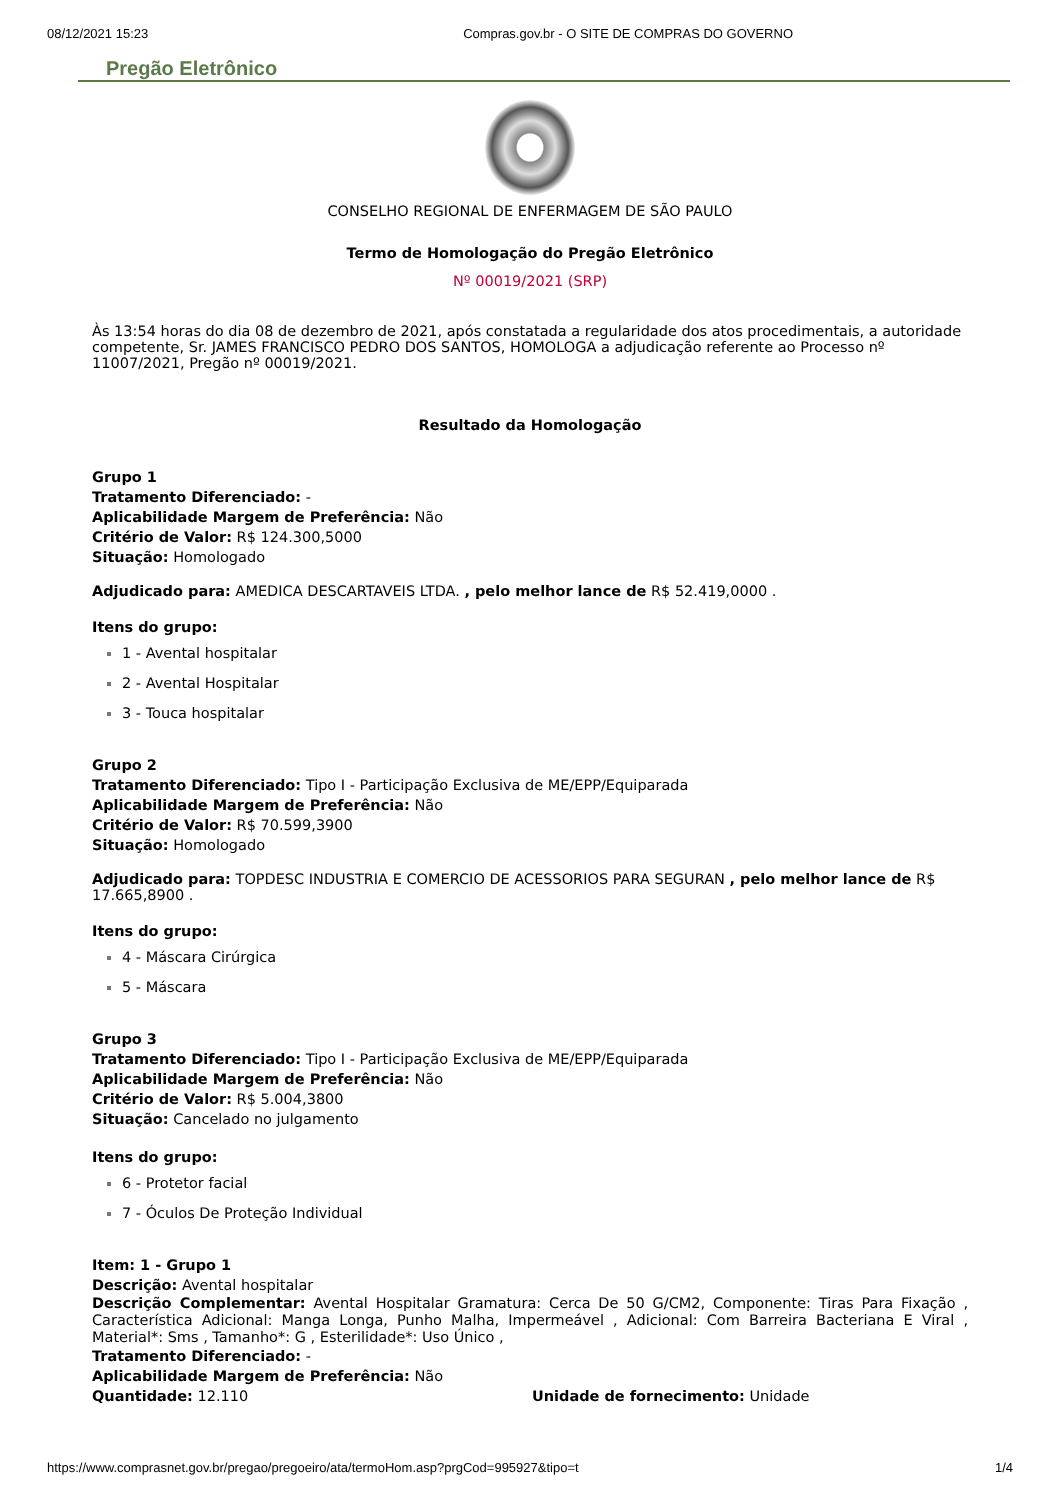08/12/2021 15:23 Compras.gov.br - O SITE DE COMPRAS DO GOVERNO
Pregão Eletrônico
CONSELHO REGIONAL DE ENFERMAGEM DE SÃO PAULO
Termo de Homologação do Pregão Eletrônico
Nº 00019/2021 (SRP)
Às 13:54 horas do dia 08 de dezembro de 2021, após constatada a regularidade dos atos procedimentais, a autoridade competente, Sr. JAMES FRANCISCO PEDRO DOS SANTOS, HOMOLOGA a adjudicação referente ao Processo nº 11007/2021, Pregão nº 00019/2021.
Resultado da Homologação
Grupo 1
Tratamento Diferenciado: -
Aplicabilidade Margem de Preferência: Não
Critério de Valor: R$ 124.300,5000
Situação: Homologado
Adjudicado para: AMEDICA DESCARTAVEIS LTDA. , pelo melhor lance de R$ 52.419,0000 .
Itens do grupo:
1 - Avental hospitalar
2 - Avental Hospitalar
3 - Touca hospitalar
Grupo 2
Tratamento Diferenciado: Tipo I - Participação Exclusiva de ME/EPP/Equiparada
Aplicabilidade Margem de Preferência: Não
Critério de Valor: R$ 70.599,3900
Situação: Homologado
Adjudicado para: TOPDESC INDUSTRIA E COMERCIO DE ACESSORIOS PARA SEGURAN , pelo melhor lance de R$ 17.665,8900 .
Itens do grupo:
4 - Máscara Cirúrgica
5 - Máscara
Grupo 3
Tratamento Diferenciado: Tipo I - Participação Exclusiva de ME/EPP/Equiparada
Aplicabilidade Margem de Preferência: Não
Critério de Valor: R$ 5.004,3800
Situação: Cancelado no julgamento
Itens do grupo:
6 - Protetor facial
7 - Óculos De Proteção Individual
Item: 1 - Grupo 1
Descrição: Avental hospitalar
Descrição Complementar: Avental Hospitalar Gramatura: Cerca De 50 G/CM2, Componente: Tiras Para Fixação , Característica Adicional: Manga Longa, Punho Malha, Impermeável , Adicional: Com Barreira Bacteriana E Viral , Material*: Sms , Tamanho*: G , Esterilidade*: Uso Único ,
Tratamento Diferenciado: -
Aplicabilidade Margem de Preferência: Não
Quantidade: 12.110 Unidade de fornecimento: Unidade
https://www.comprasnet.gov.br/pregao/pregoeiro/ata/termoHom.asp?prgCod=995927&tipo=t 1/4